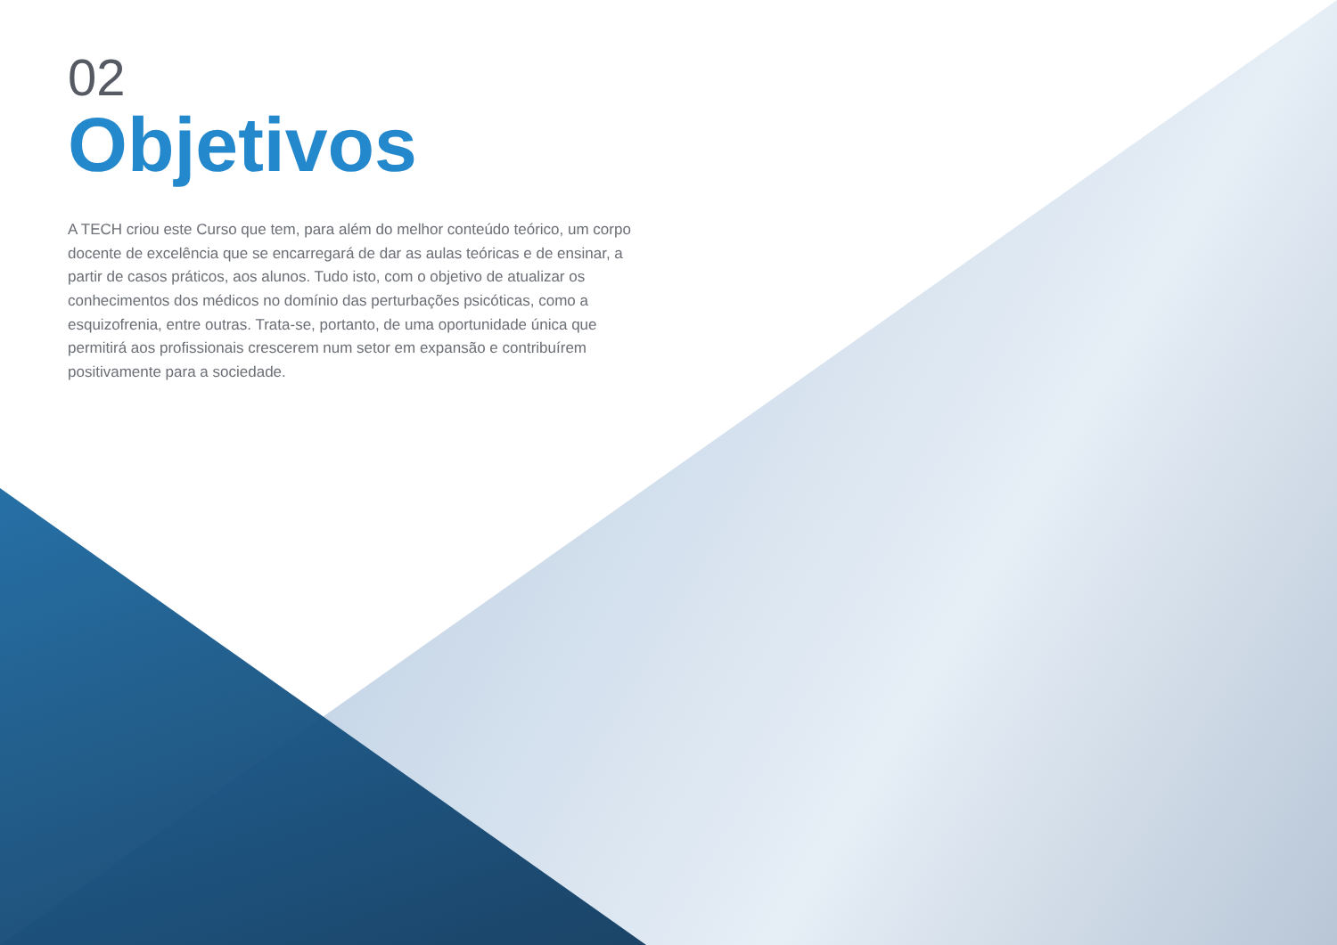02
Objetivos
A TECH criou este Curso que tem, para além do melhor conteúdo teórico, um corpo docente de excelência que se encarregará de dar as aulas teóricas e de ensinar, a partir de casos práticos, aos alunos. Tudo isto, com o objetivo de atualizar os conhecimentos dos médicos no domínio das perturbações psicóticas, como a esquizofrenia, entre outras. Trata-se, portanto, de uma oportunidade única que permitirá aos profissionais crescerem num setor em expansão e contribuírem positivamente para a sociedade.